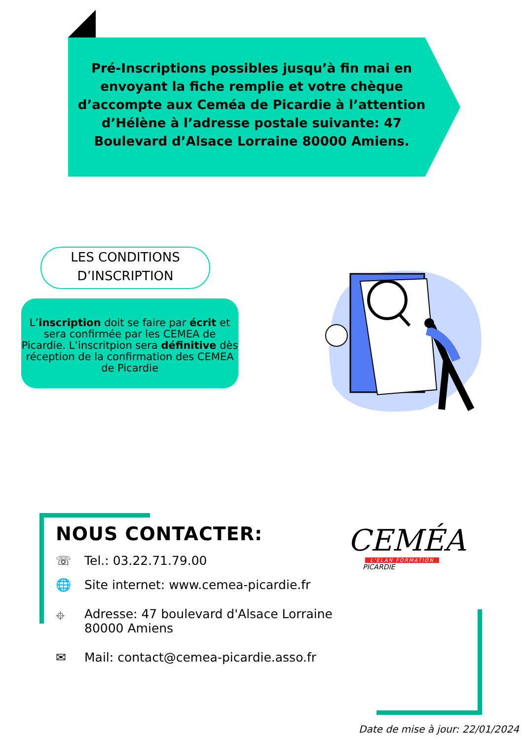Pré-Inscriptions possibles jusqu’à fin mai en envoyant la fiche remplie et votre chèque d’accompte aux Ceméa de Picardie à l’attention d’Hélène à l’adresse postale suivante: 47 Boulevard d’Alsace Lorraine 80000 Amiens.
LES CONDITIONS
D’INSCRIPTION
L’inscription doit se faire par écrit et sera confirmée par les CEMEA de Picardie. L’inscritpion sera définitive dès réception de la confirmation des CEMEA de Picardie
NOUS CONTACTER:
☏ Tel.: 03.22.71.79.00
🌐 Site internet: www.cemea-picardie.fr
⌖ Adresse: 47 boulevard d'Alsace Lorraine
80000 Amiens
✉ Mail: contact@cemea-picardie.asso.fr
CEMÉA
L'ELAN FORMATION
PICARDIE
Date de mise à jour: 22/01/2024